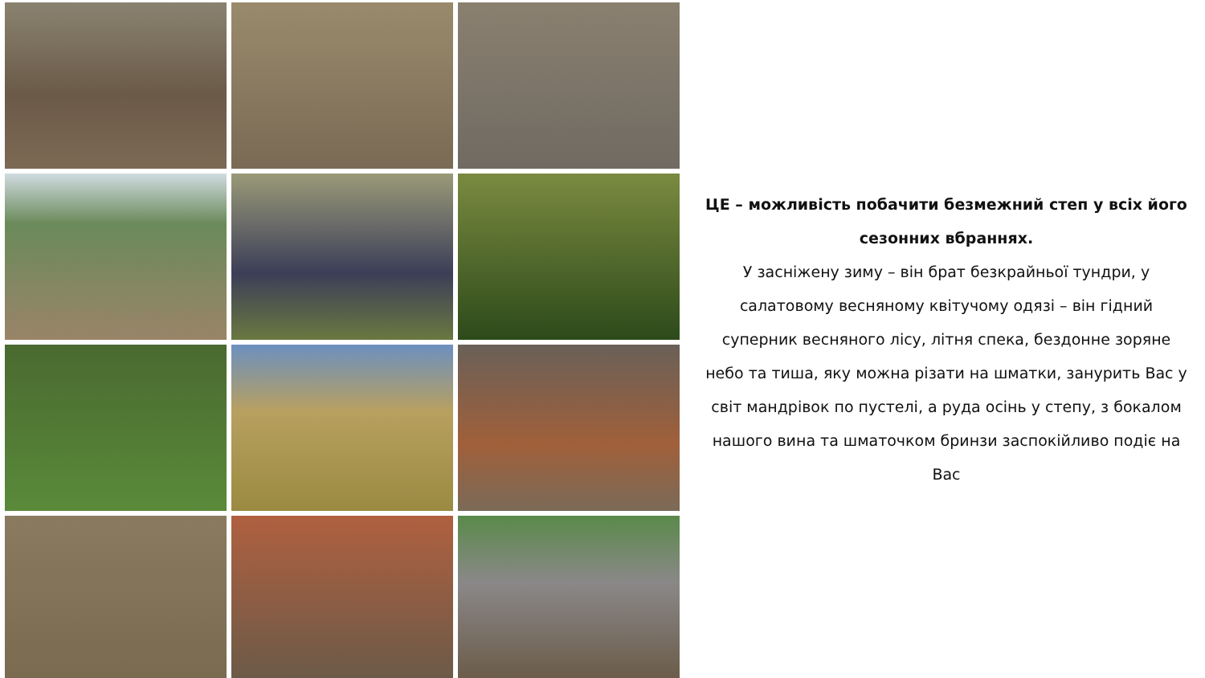ЦЕ – можливість побачити безмежний степ у всіх його сезонних вбраннях.
У засніжену зиму – він брат безкрайньої тундри, у салатовому весняному квітучому одязі – він гідний суперник весняного лісу, літня спека, бездонне зоряне небо та тиша, яку можна різати на шматки, занурить Вас у світ мандрівок по пустелі, а руда осінь у степу, з бокалом нашого вина та шматочком бринзи заспокійливо подіє на Вас